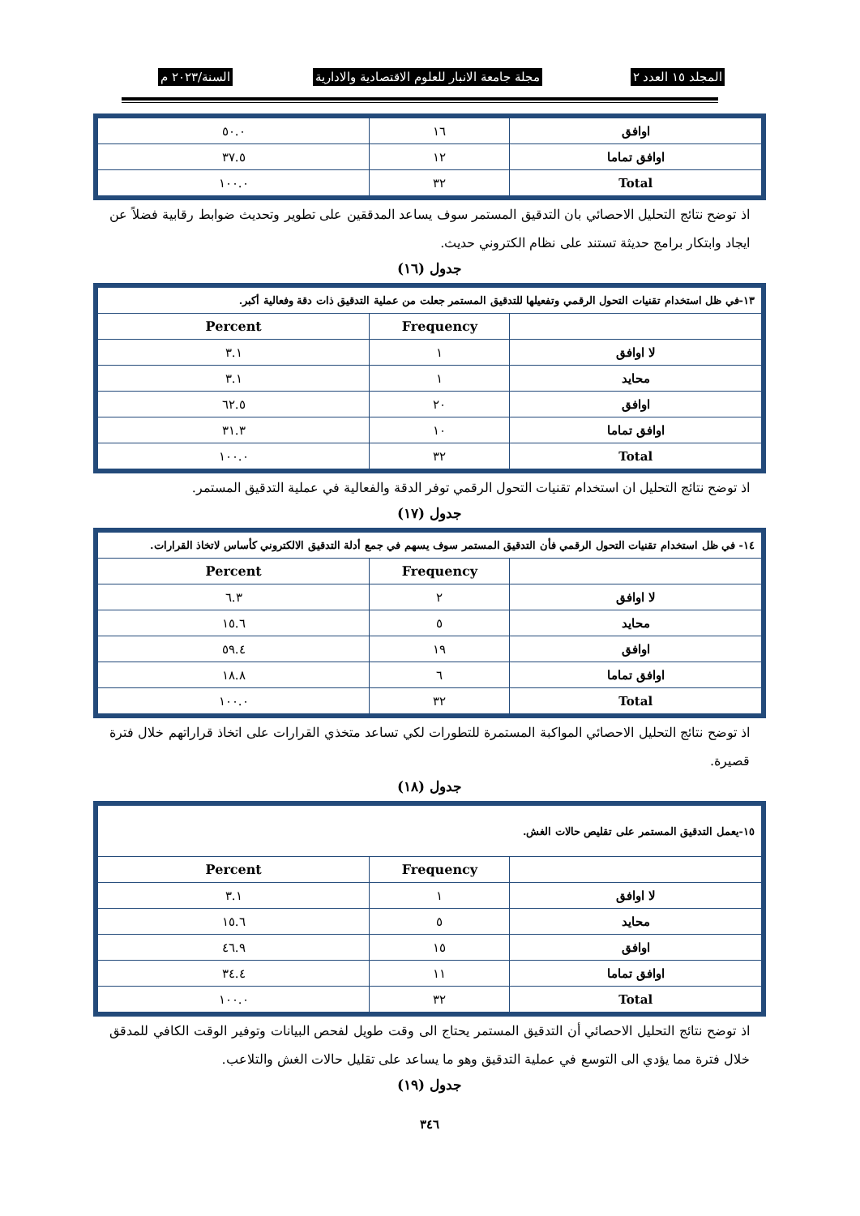المجلد ١٥ العدد ٢ مجلة جامعة الانبار للعلوم الاقتصادية والادارية السنة/٢٠٢٣ م
| اوافق | ١٦ | ٥٠.٠ |
| اوافق تماما | ١٢ | ٣٧.٥ |
| Total | ٣٢ | ١٠٠.٠ |
اذ توضح نتائج التحليل الاحصائي بان التدقيق المستمر سوف يساعد المدققين على تطوير وتحديث ضوابط رقابية فضلاً عن ايجاد وابتكار برامج حديثة تستند على نظام الكتروني حديث.
جدول (١٦)
| ١٣-في ظل استخدام تقنيات التحول الرقمي وتفعيلها للتدقيق المستمر جعلت من عملية التدقيق ذات دقة وفعالية أكبر. | | |
| | Frequency | Percent |
| لا اوافق | ١ | ٣.١ |
| محايد | ١ | ٣.١ |
| اوافق | ٢٠ | ٦٢.٥ |
| اوافق تماما | ١٠ | ٣١.٣ |
| Total | ٣٢ | ١٠٠.٠ |
اذ توضح نتائج التحليل ان استخدام تقنيات التحول الرقمي توفر الدقة والفعالية في عملية التدقيق المستمر.
جدول (١٧)
| ١٤- في ظل استخدام تقنيات التحول الرقمي فأن التدقيق المستمر سوف يسهم في جمع أدلة التدقيق الالكتروني كأساس لاتخاذ القرارات. | | |
| | Frequency | Percent |
| لا اوافق | ٢ | ٦.٣ |
| محايد | ٥ | ١٥.٦ |
| اوافق | ١٩ | ٥٩.٤ |
| اوافق تماما | ٦ | ١٨.٨ |
| Total | ٣٢ | ١٠٠.٠ |
اذ توضح نتائج التحليل الاحصائي المواكبة المستمرة للتطورات لكي تساعد متخذي القرارات على اتخاذ قراراتهم خلال فترة قصيرة.
جدول (١٨)
| ١٥-يعمل التدقيق المستمر على تقليص حالات الغش. | | |
| | Frequency | Percent |
| لا اوافق | ١ | ٣.١ |
| محايد | ٥ | ١٥.٦ |
| اوافق | ١٥ | ٤٦.٩ |
| اوافق تماما | ١١ | ٣٤.٤ |
| Total | ٣٢ | ١٠٠.٠ |
اذ توضح نتائج التحليل الاحصائي أن التدقيق المستمر يحتاج الى وقت طويل لفحص البيانات وتوفير الوقت الكافي للمدقق خلال فترة مما يؤدي الى التوسع في عملية التدقيق وهو ما يساعد على تقليل حالات الغش والتلاعب.
جدول (١٩)
٣٤٦